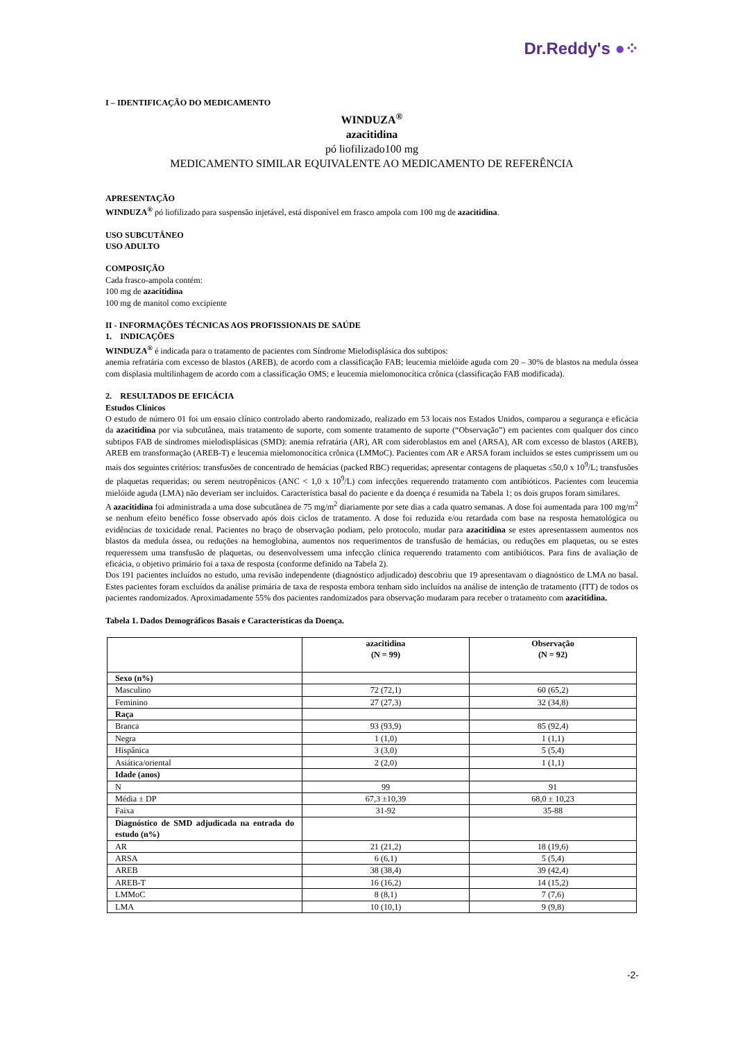Dr.Reddy's ●⁘
I – IDENTIFICAÇÃO DO MEDICAMENTO
WINDUZA<sup>®</sup>
azacitidina
pó liofilizado100 mg
MEDICAMENTO SIMILAR EQUIVALENTE AO MEDICAMENTO DE REFERÊNCIA
APRESENTAÇÃO
WINDUZA<sup>®</sup> pó liofilizado para suspensão injetável, está disponível em frasco ampola com 100 mg de azacitidina.
USO SUBCUTÂNEO
USO ADULTO
COMPOSIÇÃO
Cada frasco-ampola contém:
100 mg de azacitidina
100 mg de manitol como excipiente
II - INFORMAÇÕES TÉCNICAS AOS PROFISSIONAIS DE SAÚDE
1. INDICAÇÕES
WINDUZA<sup>®</sup> é indicada para o tratamento de pacientes com Síndrome Mielodisplásica dos subtipos:
anemia refratária com excesso de blastos (AREB), de acordo com a classificação FAB; leucemia mielóide aguda com 20 – 30% de blastos na medula óssea com displasia multilinhagem de acordo com a classificação OMS; e leucemia mielomonocítica crônica (classificação FAB modificada).
2. RESULTADOS DE EFICÁCIA
Estudos Clínicos
O estudo de número 01 foi um ensaio clínico controlado aberto randomizado, realizado em 53 locais nos Estados Unidos, comparou a segurança e eficácia da azacitidina por via subcutânea, mais tratamento de suporte, com somente tratamento de suporte (“Observação”) em pacientes com qualquer dos cinco subtipos FAB de síndromes mielodisplásicas (SMD): anemia refratária (AR), AR com sideroblastos em anel (ARSA), AR com excesso de blastos (AREB), AREB em transformação (AREB-T) e leucemia mielomonocítica crônica (LMMoC). Pacientes com AR e ARSA foram incluídos se estes cumprissem um ou mais dos seguintes critérios: transfusões de concentrado de hemácias (packed RBC) requeridas; apresentar contagens de plaquetas ≤50,0 x 10<sup>9</sup>/L; transfusões de plaquetas requeridas; ou serem neutropênicos (ANC < 1,0 x 10<sup>9</sup>/L) com infecções requerendo tratamento com antibióticos. Pacientes com leucemia mielóide aguda (LMA) não deveriam ser incluídos. Característica basal do paciente e da doença é resumida na Tabela 1; os dois grupos foram similares.
A azacitidina foi administrada a uma dose subcutânea de 75 mg/m<sup>2</sup> diariamente por sete dias a cada quatro semanas. A dose foi aumentada para 100 mg/m<sup>2</sup> se nenhum efeito benéfico fosse observado após dois ciclos de tratamento. A dose foi reduzida e/ou retardada com base na resposta hematológica ou evidências de toxicidade renal. Pacientes no braço de observação podiam, pelo protocolo, mudar para azacitidina se estes apresentassem aumentos nos blastos da medula óssea, ou reduções na hemoglobina, aumentos nos requerimentos de transfusão de hemácias, ou reduções em plaquetas, ou se estes requeressem uma transfusão de plaquetas, ou desenvolvessem uma infecção clínica requerendo tratamento com antibióticos. Para fins de avaliação de eficácia, o objetivo primário foi a taxa de resposta (conforme definido na Tabela 2).
Dos 191 pacientes incluídos no estudo, uma revisão independente (diagnóstico adjudicado) descobriu que 19 apresentavam o diagnóstico de LMA no basal. Estes pacientes foram excluídos da análise primária de taxa de resposta embora tenham sido incluídos na análise de intenção de tratamento (ITT) de todos os pacientes randomizados. Aproximadamente 55% dos pacientes randomizados para observação mudaram para receber o tratamento com azacitidina.
Tabela 1. Dados Demográficos Basais e Características da Doença.
| | azacitidina (N = 99) | Observação (N = 92) |
| --- | --- | --- |
| Sexo (n%) | | |
| Masculino | 72 (72,1) | 60 (65,2) |
| Feminino | 27 (27,3) | 32 (34,8) |
| Raça | | |
| Branca | 93 (93,9) | 85 (92,4) |
| Negra | 1 (1,0) | 1 (1,1) |
| Hispânica | 3 (3,0) | 5 (5,4) |
| Asiática/oriental | 2 (2,0) | 1 (1,1) |
| Idade (anos) | | |
| N | 99 | 91 |
| Média ± DP | 67,3 ±10,39 | 68,0 ± 10,23 |
| Faixa | 31-92 | 35-88 |
| Diagnóstico de SMD adjudicada na entrada do estudo (n%) | | |
| AR | 21 (21,2) | 18 (19,6) |
| ARSA | 6 (6,1) | 5 (5,4) |
| AREB | 38 (38,4) | 39 (42,4) |
| AREB-T | 16 (16,2) | 14 (15,2) |
| LMMoC | 8 (8,1) | 7 (7,6) |
| LMA | 10 (10,1) | 9 (9,8) |
-2-